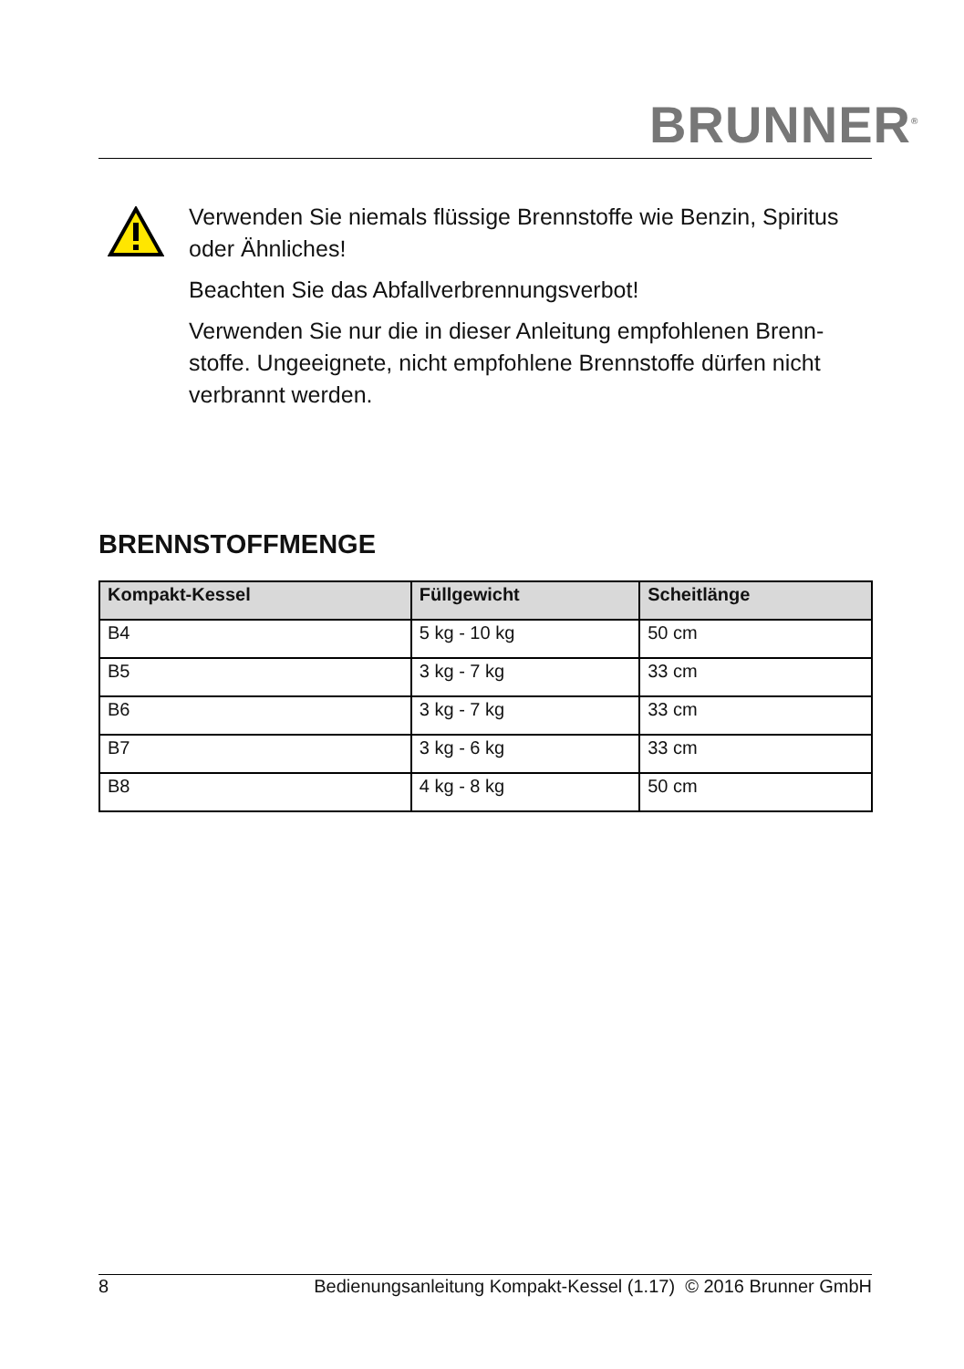BRUNNER<sup>®</sup>
Verwenden Sie niemals flüssige Brennstoffe wie Benzin, Spiritus oder Ähnliches!
Beachten Sie das Abfallverbrennungsverbot!
Verwenden Sie nur die in dieser Anleitung empfohlenen Brenn-stoffe. Ungeeignete, nicht empfohlene Brennstoffe dürfen nicht verbrannt werden.
BRENNSTOFFMENGE
| Kompakt-Kessel | Füllgewicht | Scheitlänge |
| --- | --- | --- |
| B4 | 5 kg - 10 kg | 50 cm |
| B5 | 3 kg - 7 kg | 33 cm |
| B6 | 3 kg - 7 kg | 33 cm |
| B7 | 3 kg - 6 kg | 33 cm |
| B8 | 4 kg - 8 kg | 50 cm |
8 Bedienungsanleitung Kompakt-Kessel (1.17) © 2016 Brunner GmbH